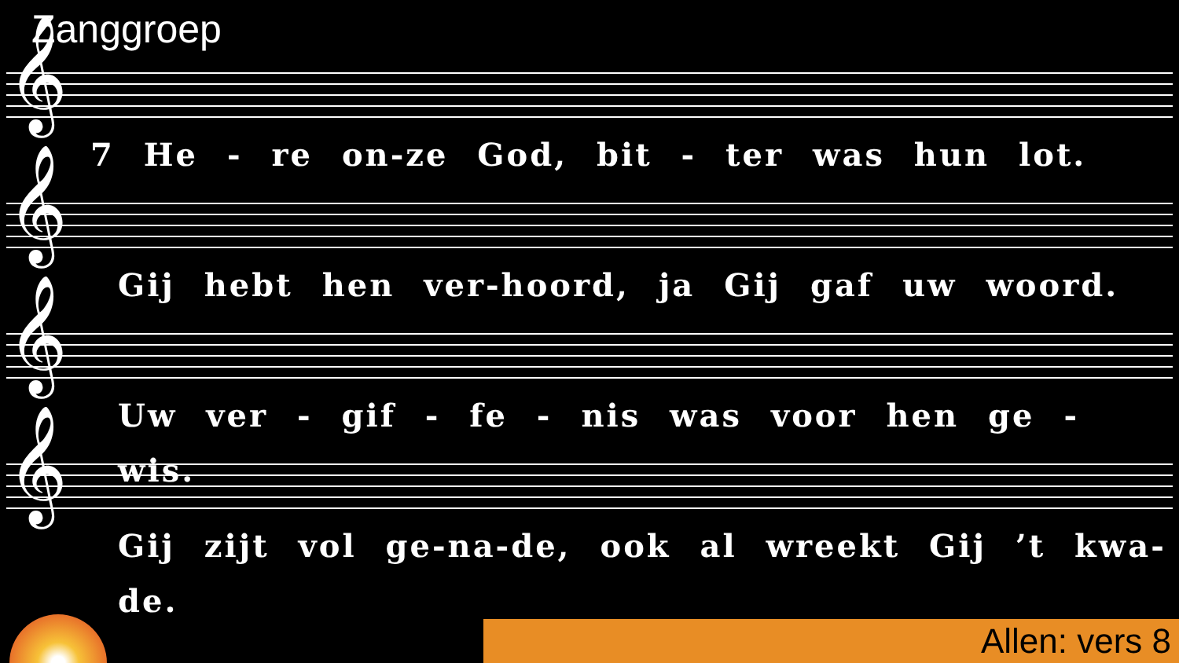Zanggroep
𝄞
7 He - re on-ze God, bit - ter was hun lot.
𝄞
Gij hebt hen ver-hoord, ja Gij gaf uw woord.
𝄞
Uw ver - gif - fe - nis was voor hen ge - wis.
𝄞
Gij zijt vol ge-na-de, ook al wreekt Gij ’t kwa-de.
Allen: vers 8